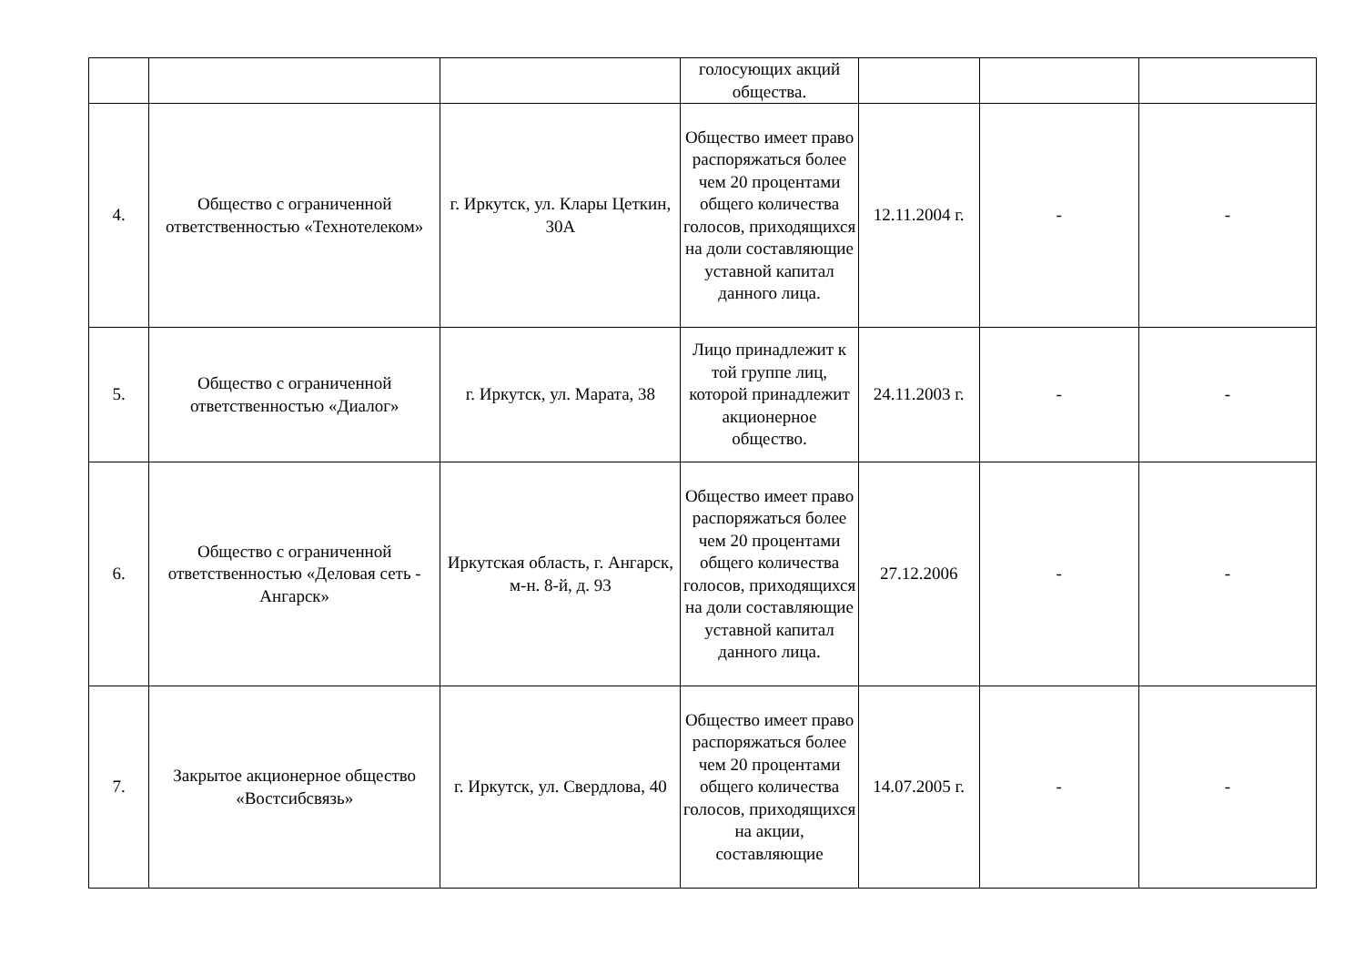| | | | голосующих акций общества. | | | |
| 4. | Общество с ограниченной ответственностью «Технотелеком» | г. Иркутск, ул. Клары Цеткин, 30А | Общество имеет право распоряжаться более чем 20 процентами общего количества голосов, приходящихся на доли составляющие уставной капитал данного лица. | 12.11.2004 г. | - | - |
| 5. | Общество с ограниченной ответственностью «Диалог» | г. Иркутск, ул. Марата, 38 | Лицо принадлежит к той группе лиц, которой принадлежит акционерное общество. | 24.11.2003 г. | - | - |
| 6. | Общество с ограниченной ответственностью «Деловая сеть - Ангарск» | Иркутская область, г. Ангарск, м-н. 8-й, д. 93 | Общество имеет право распоряжаться более чем 20 процентами общего количества голосов, приходящихся на доли составляющие уставной капитал данного лица. | 27.12.2006 | - | - |
| 7. | Закрытое акционерное общество «Востсибсвязь» | г. Иркутск, ул. Свердлова, 40 | Общество имеет право распоряжаться более чем 20 процентами общего количества голосов, приходящихся на акции, составляющие | 14.07.2005 г. | - | - |